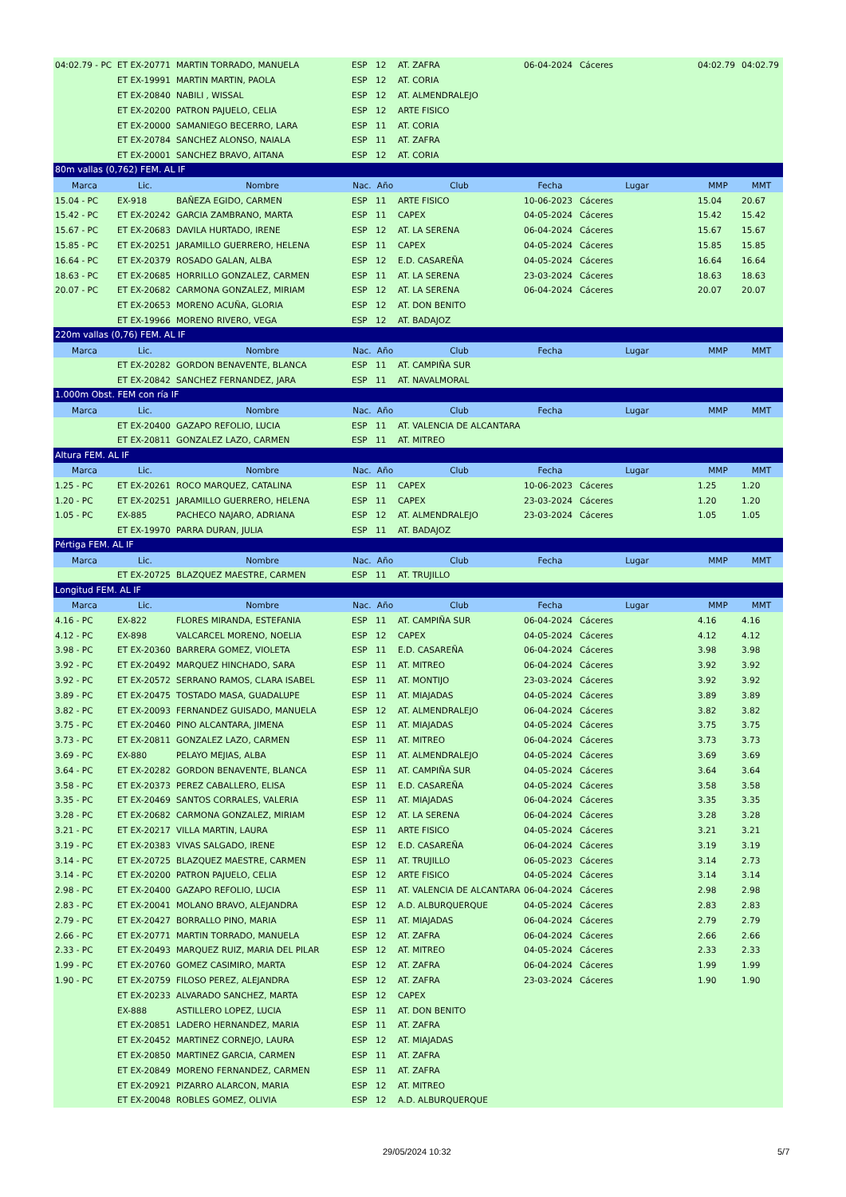| 04:02.79 - PC | ET EX-20771 | MARTIN TORRADO, MANUELA | ESP | 12 | AT. ZAFRA | 06-04-2024 | Cáceres | 04:02.79 | 04:02.79 |
| | ET EX-19991 | MARTIN MARTIN, PAOLA | ESP | 12 | AT. CORIA | | | | |
| | ET EX-20840 | NABILI , WISSAL | ESP | 12 | AT. ALMENDRALEJO | | | | |
| | ET EX-20200 | PATRON PAJUELO, CELIA | ESP | 12 | ARTE FISICO | | | | |
| | ET EX-20000 | SAMANIEGO BECERRO, LARA | ESP | 11 | AT. CORIA | | | | |
| | ET EX-20784 | SANCHEZ ALONSO, NAIALA | ESP | 11 | AT. ZAFRA | | | | |
| | ET EX-20001 | SANCHEZ BRAVO, AITANA | ESP | 12 | AT. CORIA | | | | |
| 80m vallas (0,762) FEM. AL IF | | | | | | | | | |
| Marca | Lic. | Nombre | Nac. | Año | Club | Fecha | Lugar | MMP | MMT |
| 15.04 - PC | EX-918 | BAÑEZA EGIDO, CARMEN | ESP | 11 | ARTE FISICO | 10-06-2023 | Cáceres | 15.04 | 20.67 |
| 15.42 - PC | ET EX-20242 | GARCIA ZAMBRANO, MARTA | ESP | 11 | CAPEX | 04-05-2024 | Cáceres | 15.42 | 15.42 |
| 15.67 - PC | ET EX-20683 | DAVILA HURTADO, IRENE | ESP | 12 | AT. LA SERENA | 06-04-2024 | Cáceres | 15.67 | 15.67 |
| 15.85 - PC | ET EX-20251 | JARAMILLO GUERRERO, HELENA | ESP | 11 | CAPEX | 04-05-2024 | Cáceres | 15.85 | 15.85 |
| 16.64 - PC | ET EX-20379 | ROSADO GALAN, ALBA | ESP | 12 | E.D. CASAREÑA | 04-05-2024 | Cáceres | 16.64 | 16.64 |
| 18.63 - PC | ET EX-20685 | HORRILLO GONZALEZ, CARMEN | ESP | 11 | AT. LA SERENA | 23-03-2024 | Cáceres | 18.63 | 18.63 |
| 20.07 - PC | ET EX-20682 | CARMONA GONZALEZ, MIRIAM | ESP | 12 | AT. LA SERENA | 06-04-2024 | Cáceres | 20.07 | 20.07 |
| | ET EX-20653 | MORENO ACUÑA, GLORIA | ESP | 12 | AT. DON BENITO | | | | |
| | ET EX-19966 | MORENO RIVERO, VEGA | ESP | 12 | AT. BADAJOZ | | | | |
| 220m vallas (0,76) FEM. AL IF | | | | | | | | | |
| Marca | Lic. | Nombre | Nac. | Año | Club | Fecha | Lugar | MMP | MMT |
| | ET EX-20282 | GORDON BENAVENTE, BLANCA | ESP | 11 | AT. CAMPIÑA SUR | | | | |
| | ET EX-20842 | SANCHEZ FERNANDEZ, JARA | ESP | 11 | AT. NAVALMORAL | | | | |
| 1.000m Obst. FEM con ría IF | | | | | | | | | |
| Marca | Lic. | Nombre | Nac. | Año | Club | Fecha | Lugar | MMP | MMT |
| | ET EX-20400 | GAZAPO REFOLIO, LUCIA | ESP | 11 | AT. VALENCIA DE ALCANTARA | | | | |
| | ET EX-20811 | GONZALEZ LAZO, CARMEN | ESP | 11 | AT. MITREO | | | | |
| Altura FEM. AL IF | | | | | | | | | |
| Marca | Lic. | Nombre | Nac. | Año | Club | Fecha | Lugar | MMP | MMT |
| 1.25 - PC | ET EX-20261 | ROCO MARQUEZ, CATALINA | ESP | 11 | CAPEX | 10-06-2023 | Cáceres | 1.25 | 1.20 |
| 1.20 - PC | ET EX-20251 | JARAMILLO GUERRERO, HELENA | ESP | 11 | CAPEX | 23-03-2024 | Cáceres | 1.20 | 1.20 |
| 1.05 - PC | EX-885 | PACHECO NAJARO, ADRIANA | ESP | 12 | AT. ALMENDRALEJO | 23-03-2024 | Cáceres | 1.05 | 1.05 |
| | ET EX-19970 | PARRA DURAN, JULIA | ESP | 11 | AT. BADAJOZ | | | | |
| Pértiga FEM. AL IF | | | | | | | | | |
| Marca | Lic. | Nombre | Nac. | Año | Club | Fecha | Lugar | MMP | MMT |
| | ET EX-20725 | BLAZQUEZ MAESTRE, CARMEN | ESP | 11 | AT. TRUJILLO | | | | |
| Longitud FEM. AL IF | | | | | | | | | |
| Marca | Lic. | Nombre | Nac. | Año | Club | Fecha | Lugar | MMP | MMT |
| 4.16 - PC | EX-822 | FLORES MIRANDA, ESTEFANIA | ESP | 11 | AT. CAMPIÑA SUR | 06-04-2024 | Cáceres | 4.16 | 4.16 |
| 4.12 - PC | EX-898 | VALCARCEL MORENO, NOELIA | ESP | 12 | CAPEX | 04-05-2024 | Cáceres | 4.12 | 4.12 |
| 3.98 - PC | ET EX-20360 | BARRERA GOMEZ, VIOLETA | ESP | 11 | E.D. CASAREÑA | 06-04-2024 | Cáceres | 3.98 | 3.98 |
| 3.92 - PC | ET EX-20492 | MARQUEZ HINCHADO, SARA | ESP | 11 | AT. MITREO | 06-04-2024 | Cáceres | 3.92 | 3.92 |
| 3.92 - PC | ET EX-20572 | SERRANO RAMOS, CLARA ISABEL | ESP | 11 | AT. MONTIJO | 23-03-2024 | Cáceres | 3.92 | 3.92 |
| 3.89 - PC | ET EX-20475 | TOSTADO MASA, GUADALUPE | ESP | 11 | AT. MIAJADAS | 04-05-2024 | Cáceres | 3.89 | 3.89 |
| 3.82 - PC | ET EX-20093 | FERNANDEZ GUISADO, MANUELA | ESP | 12 | AT. ALMENDRALEJO | 06-04-2024 | Cáceres | 3.82 | 3.82 |
| 3.75 - PC | ET EX-20460 | PINO ALCANTARA, JIMENA | ESP | 11 | AT. MIAJADAS | 04-05-2024 | Cáceres | 3.75 | 3.75 |
| 3.73 - PC | ET EX-20811 | GONZALEZ LAZO, CARMEN | ESP | 11 | AT. MITREO | 06-04-2024 | Cáceres | 3.73 | 3.73 |
| 3.69 - PC | EX-880 | PELAYO MEJIAS, ALBA | ESP | 11 | AT. ALMENDRALEJO | 04-05-2024 | Cáceres | 3.69 | 3.69 |
| 3.64 - PC | ET EX-20282 | GORDON BENAVENTE, BLANCA | ESP | 11 | AT. CAMPIÑA SUR | 04-05-2024 | Cáceres | 3.64 | 3.64 |
| 3.58 - PC | ET EX-20373 | PEREZ CABALLERO, ELISA | ESP | 11 | E.D. CASAREÑA | 04-05-2024 | Cáceres | 3.58 | 3.58 |
| 3.35 - PC | ET EX-20469 | SANTOS CORRALES, VALERIA | ESP | 11 | AT. MIAJADAS | 06-04-2024 | Cáceres | 3.35 | 3.35 |
| 3.28 - PC | ET EX-20682 | CARMONA GONZALEZ, MIRIAM | ESP | 12 | AT. LA SERENA | 06-04-2024 | Cáceres | 3.28 | 3.28 |
| 3.21 - PC | ET EX-20217 | VILLA MARTIN, LAURA | ESP | 11 | ARTE FISICO | 04-05-2024 | Cáceres | 3.21 | 3.21 |
| 3.19 - PC | ET EX-20383 | VIVAS SALGADO, IRENE | ESP | 12 | E.D. CASAREÑA | 06-04-2024 | Cáceres | 3.19 | 3.19 |
| 3.14 - PC | ET EX-20725 | BLAZQUEZ MAESTRE, CARMEN | ESP | 11 | AT. TRUJILLO | 06-05-2023 | Cáceres | 3.14 | 2.73 |
| 3.14 - PC | ET EX-20200 | PATRON PAJUELO, CELIA | ESP | 12 | ARTE FISICO | 04-05-2024 | Cáceres | 3.14 | 3.14 |
| 2.98 - PC | ET EX-20400 | GAZAPO REFOLIO, LUCIA | ESP | 11 | AT. VALENCIA DE ALCANTARA | 06-04-2024 | Cáceres | 2.98 | 2.98 |
| 2.83 - PC | ET EX-20041 | MOLANO BRAVO, ALEJANDRA | ESP | 12 | A.D. ALBURQUERQUE | 04-05-2024 | Cáceres | 2.83 | 2.83 |
| 2.79 - PC | ET EX-20427 | BORRALLO PINO, MARIA | ESP | 11 | AT. MIAJADAS | 06-04-2024 | Cáceres | 2.79 | 2.79 |
| 2.66 - PC | ET EX-20771 | MARTIN TORRADO, MANUELA | ESP | 12 | AT. ZAFRA | 06-04-2024 | Cáceres | 2.66 | 2.66 |
| 2.33 - PC | ET EX-20493 | MARQUEZ RUIZ, MARIA DEL PILAR | ESP | 12 | AT. MITREO | 04-05-2024 | Cáceres | 2.33 | 2.33 |
| 1.99 - PC | ET EX-20760 | GOMEZ CASIMIRO, MARTA | ESP | 12 | AT. ZAFRA | 06-04-2024 | Cáceres | 1.99 | 1.99 |
| 1.90 - PC | ET EX-20759 | FILOSO PEREZ, ALEJANDRA | ESP | 12 | AT. ZAFRA | 23-03-2024 | Cáceres | 1.90 | 1.90 |
| | ET EX-20233 | ALVARADO SANCHEZ, MARTA | ESP | 12 | CAPEX | | | | |
| | EX-888 | ASTILLERO LOPEZ, LUCIA | ESP | 11 | AT. DON BENITO | | | | |
| | ET EX-20851 | LADERO HERNANDEZ, MARIA | ESP | 11 | AT. ZAFRA | | | | |
| | ET EX-20452 | MARTINEZ CORNEJO, LAURA | ESP | 12 | AT. MIAJADAS | | | | |
| | ET EX-20850 | MARTINEZ GARCIA, CARMEN | ESP | 11 | AT. ZAFRA | | | | |
| | ET EX-20849 | MORENO FERNANDEZ, CARMEN | ESP | 11 | AT. ZAFRA | | | | |
| | ET EX-20921 | PIZARRO ALARCON, MARIA | ESP | 12 | AT. MITREO | | | | |
| | ET EX-20048 | ROBLES GOMEZ, OLIVIA | ESP | 12 | A.D. ALBURQUERQUE | | | | |
29/05/2024 10:32 5/7